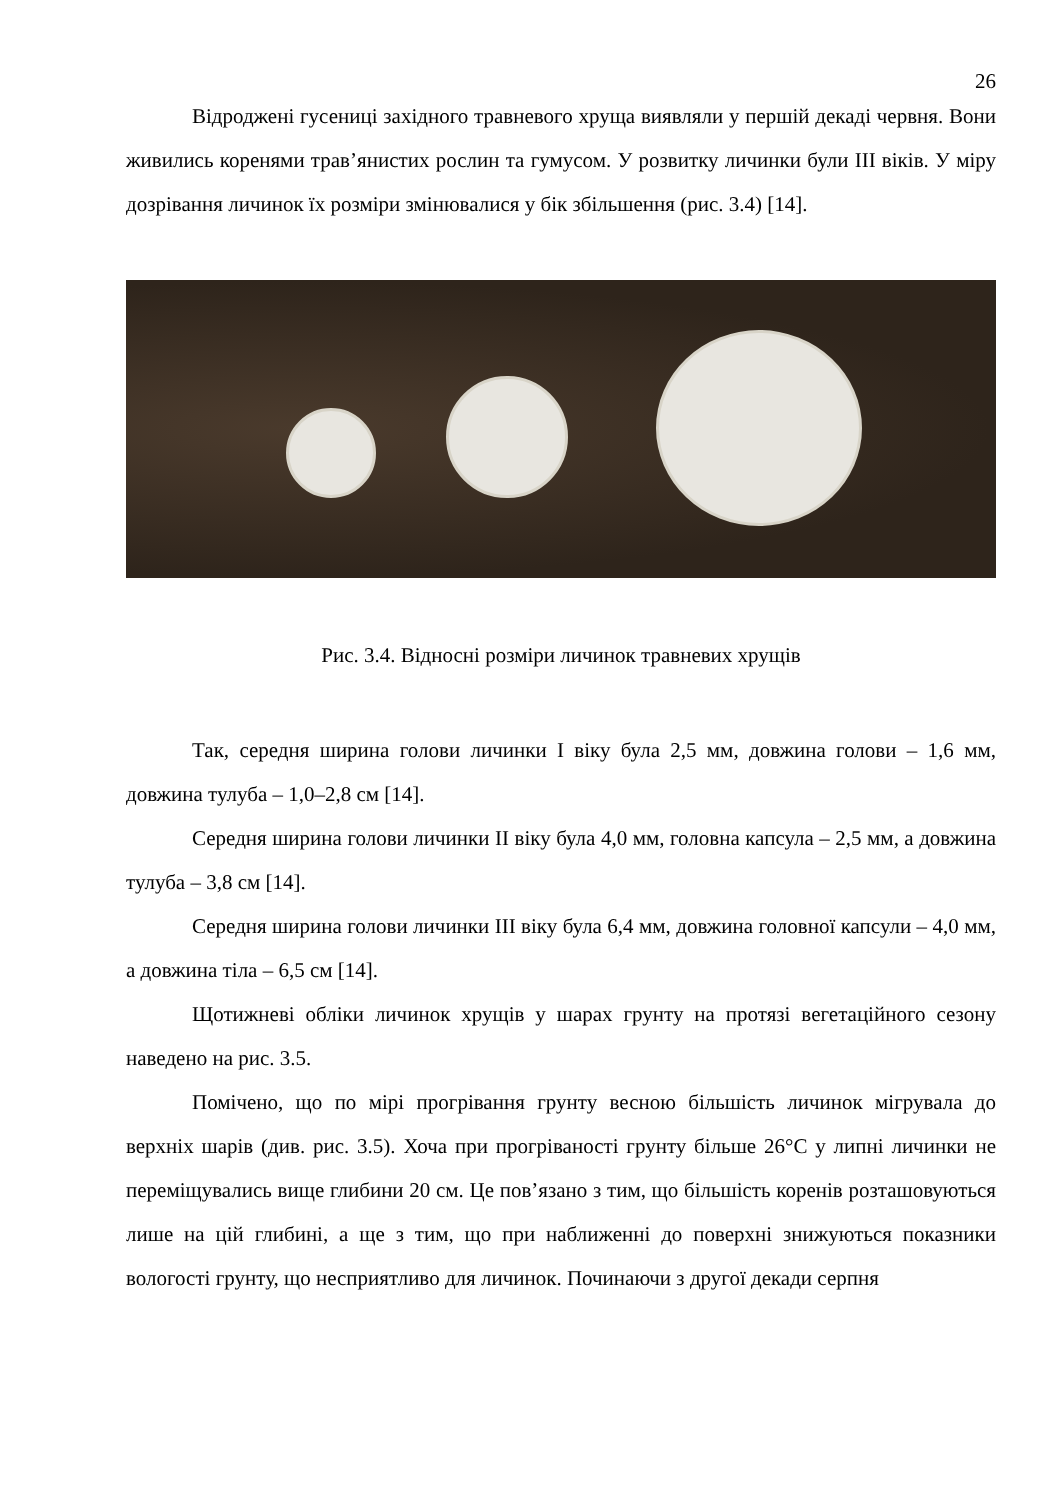26
Відроджені гусениці західного травневого хруща виявляли у першій декаді червня. Вони живились коренями трав’янистих рослин та гумусом. У розвитку личинки були III віків. У міру дозрівання личинок їх розміри змінювалися у бік збільшення (рис. 3.4) [14].
Рис. 3.4. Відносні розміри личинок травневих хрущів
Так, середня ширина голови личинки I віку була 2,5 мм, довжина голови – 1,6 мм, довжина тулуба – 1,0–2,8 см [14].
Середня ширина голови личинки II віку була 4,0 мм, головна капсула – 2,5 мм, а довжина тулуба – 3,8 см [14].
Середня ширина голови личинки III віку була 6,4 мм, довжина головної капсули – 4,0 мм, а довжина тіла – 6,5 см [14].
Щотижневі обліки личинок хрущів у шарах грунту на протязі вегетаційного сезону наведено на рис. 3.5.
Помічено, що по мірі прогрівання грунту весною більшість личинок мігрувала до верхніх шарів (див. рис. 3.5). Хоча при прогріваності грунту більше 26°С у липні личинки не переміщувались вище глибини 20 см. Це пов’язано з тим, що більшість коренів розташовуються лише на цій глибині, а ще з тим, що при наближенні до поверхні знижуються показники вологості грунту, що несприятливо для личинок. Починаючи з другої декади серпня